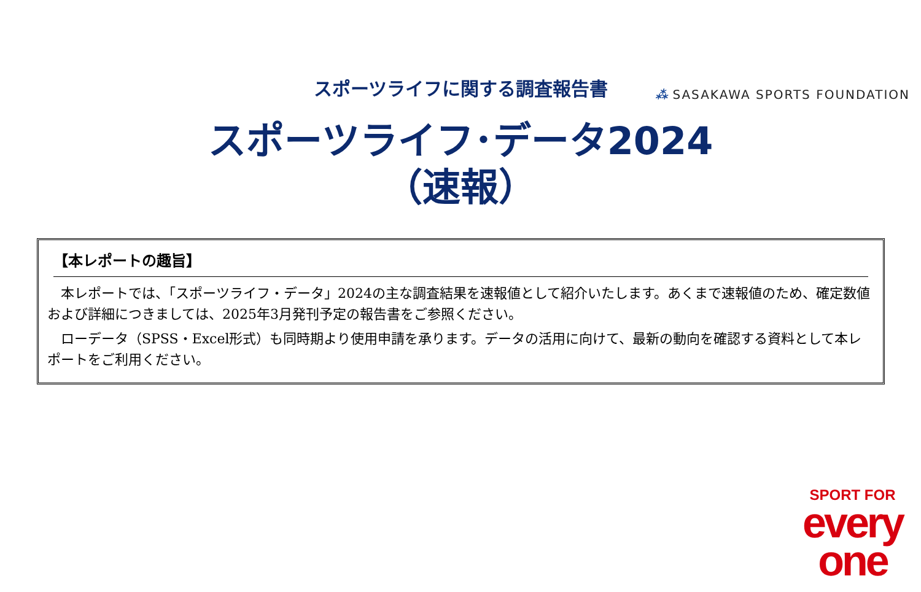⁂ SASAKAWA SPORTS FOUNDATION
スポーツライフに関する調査報告書
スポーツライフ･データ2024
（速報）
【本レポートの趣旨】
　本レポートでは、「スポーツライフ・データ」2024の主な調査結果を速報値として紹介いたします。あくまで速報値のため、確定数値および詳細につきましては、2025年3月発刊予定の報告書をご参照ください。
　ローデータ（SPSS・Excel形式）も同時期より使用申請を承ります。データの活用に向けて、最新の動向を確認する資料として本レポートをご利用ください。
SPORT FOR
every
one